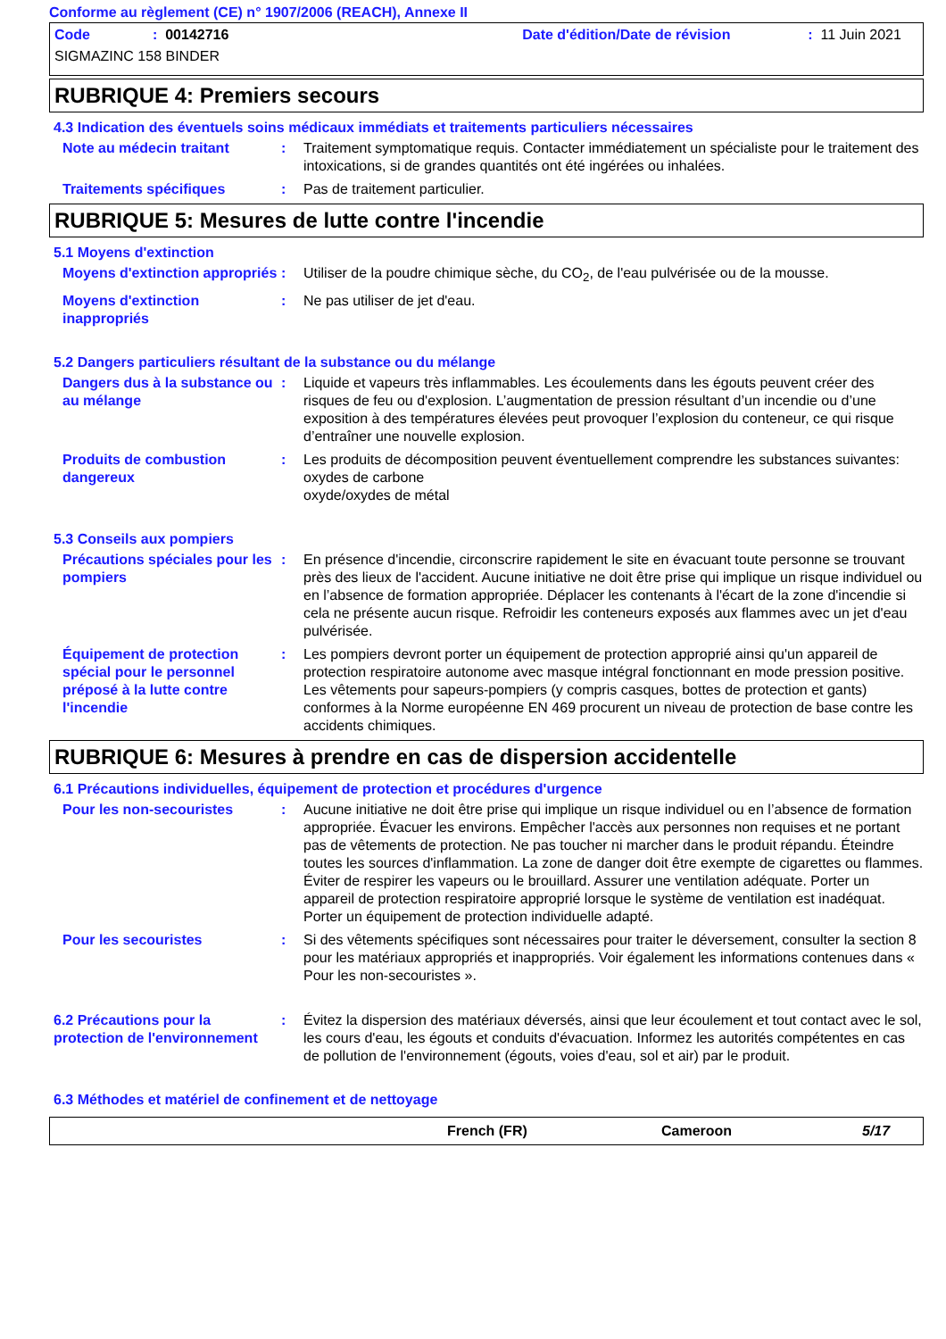Conforme au règlement (CE) n° 1907/2006 (REACH), Annexe II
Code: 00142716 Date d'édition/Date de révision: 11 Juin 2021
SIGMAZINC 158 BINDER
RUBRIQUE 4: Premiers secours
4.3 Indication des éventuels soins médicaux immédiats et traitements particuliers nécessaires
Note au médecin traitant : Traitement symptomatique requis. Contacter immédiatement un spécialiste pour le traitement des intoxications, si de grandes quantités ont été ingérées ou inhalées.
Traitements spécifiques : Pas de traitement particulier.
RUBRIQUE 5: Mesures de lutte contre l'incendie
5.1 Moyens d'extinction
Moyens d'extinction appropriés
: Utiliser de la poudre chimique sèche, du CO<sub>2</sub>, de l'eau pulvérisée ou de la mousse.
Moyens d'extinction inappropriés
: Ne pas utiliser de jet d'eau.
5.2 Dangers particuliers résultant de la substance ou du mélange
Dangers dus à la substance ou au mélange
: Liquide et vapeurs très inflammables. Les écoulements dans les égouts peuvent créer des risques de feu ou d'explosion. L’augmentation de pression résultant d’un incendie ou d’une exposition à des températures élevées peut provoquer l’explosion du conteneur, ce qui risque d’entraîner une nouvelle explosion.
Produits de combustion dangereux
: Les produits de décomposition peuvent éventuellement comprendre les substances suivantes:
oxydes de carbone
oxyde/oxydes de métal
5.3 Conseils aux pompiers
Précautions spéciales pour les pompiers
: En présence d'incendie, circonscrire rapidement le site en évacuant toute personne se trouvant près des lieux de l'accident. Aucune initiative ne doit être prise qui implique un risque individuel ou en l’absence de formation appropriée. Déplacer les contenants à l'écart de la zone d'incendie si cela ne présente aucun risque. Refroidir les conteneurs exposés aux flammes avec un jet d'eau pulvérisée.
Équipement de protection spécial pour le personnel préposé à la lutte contre l'incendie
: Les pompiers devront porter un équipement de protection approprié ainsi qu'un appareil de protection respiratoire autonome avec masque intégral fonctionnant en mode pression positive. Les vêtements pour sapeurs-pompiers (y compris casques, bottes de protection et gants) conformes à la Norme européenne EN 469 procurent un niveau de protection de base contre les accidents chimiques.
RUBRIQUE 6: Mesures à prendre en cas de dispersion accidentelle
6.1 Précautions individuelles, équipement de protection et procédures d'urgence
Pour les non-secouristes : Aucune initiative ne doit être prise qui implique un risque individuel ou en l’absence de formation appropriée. Évacuer les environs. Empêcher l'accès aux personnes non requises et ne portant pas de vêtements de protection. Ne pas toucher ni marcher dans le produit répandu. Éteindre toutes les sources d'inflammation. La zone de danger doit être exempte de cigarettes ou flammes. Éviter de respirer les vapeurs ou le brouillard. Assurer une ventilation adéquate. Porter un appareil de protection respiratoire approprié lorsque le système de ventilation est inadéquat. Porter un équipement de protection individuelle adapté.
Pour les secouristes : Si des vêtements spécifiques sont nécessaires pour traiter le déversement, consulter la section 8 pour les matériaux appropriés et inappropriés. Voir également les informations contenues dans « Pour les non-secouristes ».
6.2 Précautions pour la protection de l'environnement
: Évitez la dispersion des matériaux déversés, ainsi que leur écoulement et tout contact avec le sol, les cours d'eau, les égouts et conduits d'évacuation. Informez les autorités compétentes en cas de pollution de l'environnement (égouts, voies d'eau, sol et air) par le produit.
6.3 Méthodes et matériel de confinement et de nettoyage
French (FR) Cameroon 5/17